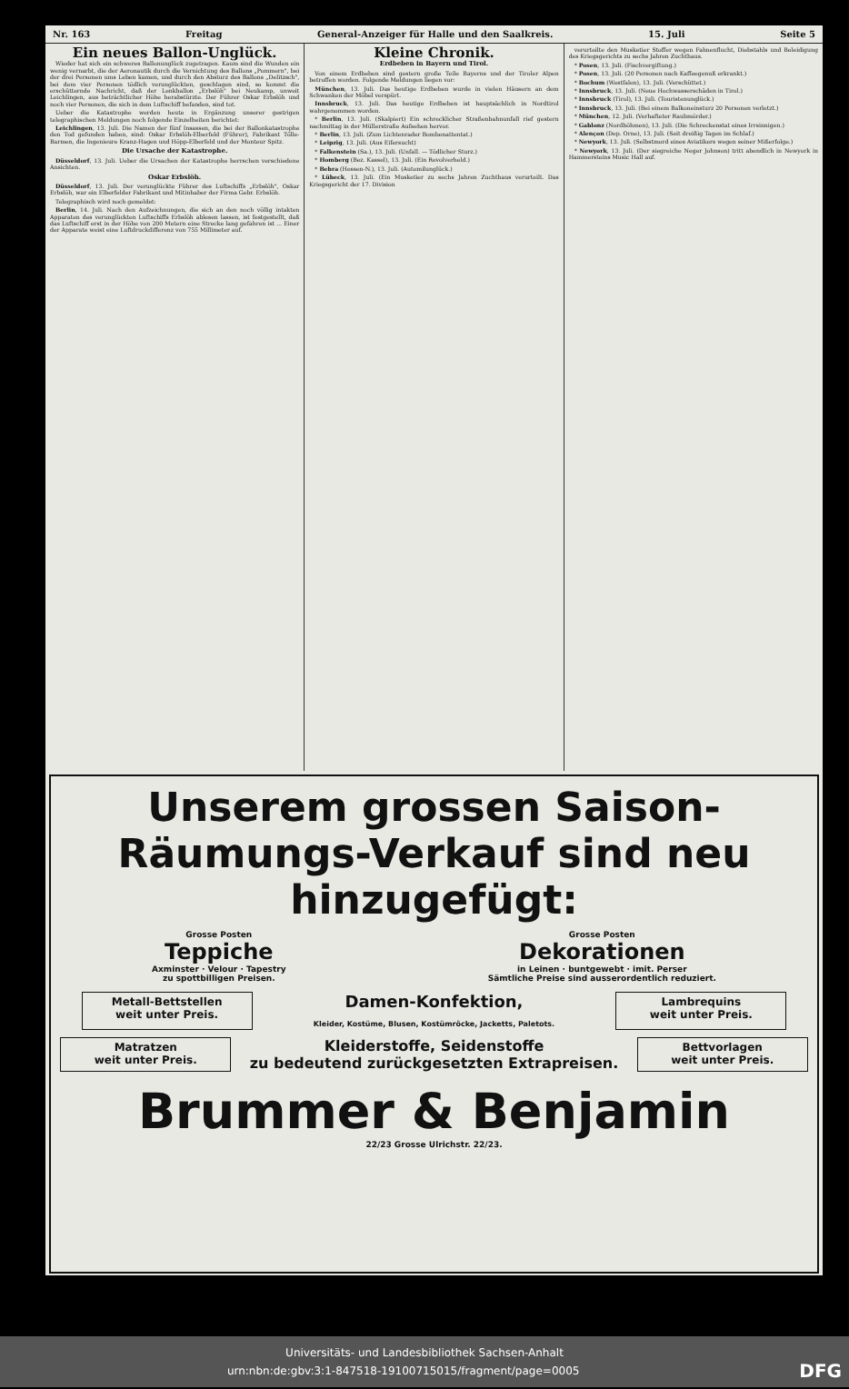Nr. 163 Freitag General-Anzeiger für Halle und den Saalkreis. 15. Juli Seite 5
Ein neues Ballon-Unglück.
Wieder hat sich ein schweres Ballonunglück zugetragen. Kaum sind die Wunden ein wenig vernarbt, die der Aeronautik durch die Vernichtung des Ballons „Pommern", bei der drei Personen ums Leben kamen, und durch den Absturz des Ballons „Delitzsch", bei dem vier Personen tödlich verunglückten, geschlagen sind, so kommt die erschütternde Nachricht, daß der Lenkballon „Erbslöh" bei Neukamp, unweit Leichlingen, aus beträchtlicher Höhe herabstürzte. Der Führer Oskar Erbslöh und noch vier Personen, die sich in dem Luftschiff befanden, sind tot.
Ueber die Katastrophe werden heute in Ergänzung unserer gestrigen telegraphischen Meldungen noch folgende Einzelheiten berichtet:
Leichlingen, 13. Juli. Die Namen der fünf Insassen, die bei der Ballonkatastrophe den Tod gefunden haben, sind: Oskar Erbslöh-Elberfeld (Führer), Fabrikant Tölle-Barmen, die Ingenieure Kranz-Hagen und Höpp-Elberfeld und der Monteur Spitz.
Die Ursache der Katastrophe.
Düsseldorf, 13. Juli. Ueber die Ursachen der Katastrophe herrschen verschiedene Ansichten.
Oskar Erbslöh.
Düsseldorf, 13. Juli. Der verunglückte Führer des Luftschiffs „Erbslöh", Oskar Erbslöh, war ein Elberfelder Fabrikant und Mitinhaber der Firma Gebr. Erbslöh.
Telegraphisch wird noch gemeldet:
Berlin, 14. Juli. Nach den Aufzeichnungen, die sich an den noch völlig intakten Apparaten des verunglückten Luftschiffs Erbslöh ablesen lassen, ist festgestellt, daß das Luftschiff erst in der Höhe von 200 Metern eine Strecke lang gefahren ist ... Einer der Apparate weist eine Luftdruckdifferenz von 755 Millimeter auf.
Kleine Chronik.
Erdbeben in Bayern und Tirol.
Von einem Erdbeben sind gestern große Teile Bayerns und der Tiroler Alpen betroffen worden. Folgende Meldungen liegen vor:
München, 13. Juli. Das heutige Erdbeben wurde in vielen Häusern an dem Schwanken der Möbel verspürt.
Innsbruck, 13. Juli. Das heutige Erdbeben ist hauptsächlich in Nordtirol wahrgenommen worden.
* Berlin, 13. Juli. (Skalpiert) Ein schrecklicher Straßenbahnunfall rief gestern nachmittag in der Müllerstraße Aufsehen hervor.
* Berlin, 13. Juli. (Zum Lichtenrader Bombenattentat.)
* Leipzig, 13. Juli. (Aus Eifersucht)
* Falkenstein (Sa.), 13. Juli. (Unfall. — Tödlicher Sturz.)
* Homberg (Bez. Kassel), 13. Juli. (Ein Revolverheld.)
* Bebra (Hessen-N.), 13. Juli. (Automilunglück.)
* Lübeck, 13. Juli. (Ein Musketier zu sechs Jahren Zuchthaus verurteilt. Das Kriegsgericht der 17. Division
verurteilte den Musketier Stoffer wegen Fahnenflucht, Diebstahls und Beleidigung des Kriegsgerichts zu sechs Jahren Zuchthaus.
* Posen, 13. Juli. (Fischvergiftung.)
* Posen, 13. Juli. (20 Personen nach Kaffeegenuß erkrankt.)
* Bochum (Westfalen), 13. Juli. (Verschüttet.)
* Innsbruck, 13. Juli. (Neue Hochwasserschäden in Tirol.)
* Innsbruck (Tirol), 13. Juli. (Touristenunglück.)
* Innsbruck, 13. Juli. (Bei einem Balkoneinsturz 20 Personen verletzt.)
* München, 12. Juli. (Verhafteter Raubmörder.)
* Gablonz (Nordböhmen), 13. Juli. (Die Schreckenstat eines Irrsinnigen.)
* Alençon (Dep. Orne), 13. Juli. (Seit dreißig Tagen im Schlaf.)
* Newyork, 13. Juli. (Selbstmord eines Aviatikers wegen seiner Mißerfolge.)
* Newyork, 13. Juli. (Der siegreiche Neger Johnson) tritt abendlich in Newyork in Hammersteins Music Hall auf.
Unserem grossen Saison-Räumungs-Verkauf sind neu hinzugefügt:
Grosse Posten
Teppiche
Axminster · Velour · Tapestry
zu spottbilligen Preisen.
Grosse Posten
Dekorationen
in Leinen · buntgewebt · imit. Perser
Sämtliche Preise sind ausserordentlich reduziert.
Metall-Bettstellen
weit unter Preis.
Damen-Konfektion,
Kleider, Kostüme, Blusen, Kostümröcke, Jacketts, Paletots.
Lambrequins
weit unter Preis.
Matratzen
weit unter Preis.
Kleiderstoffe, Seidenstoffe
zu bedeutend zurückgesetzten Extrapreisen.
Bettvorlagen
weit unter Preis.
Brummer & Benjamin
22/23 Grosse Ulrichstr. 22/23.
Universitäts- und Landesbibliothek Sachsen-Anhalt
urn:nbn:de:gbv:3:1-847518-19100715015/fragment/page=0005 DFG